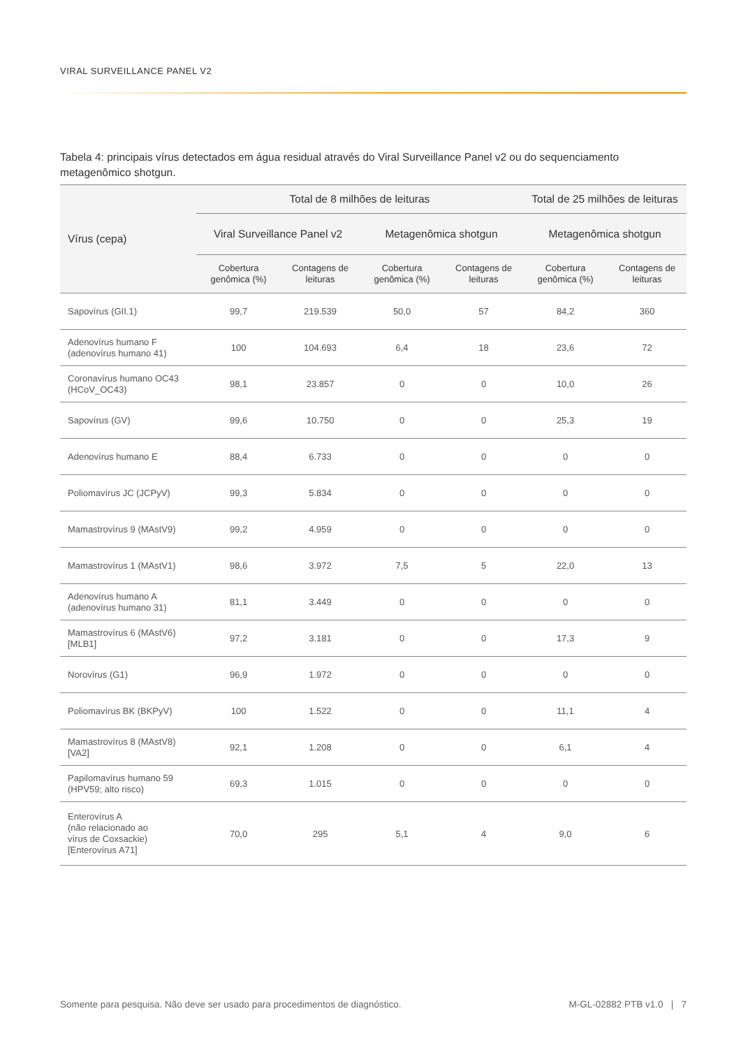VIRAL SURVEILLANCE PANEL V2
Tabela 4: principais vírus detectados em água residual através do Viral Surveillance Panel v2 ou do sequenciamento metagenômico shotgun.
| Vírus (cepa) | Total de 8 milhões de leituras | | | | Total de 25 milhões de leituras | |
| --- | --- | --- | --- | --- | --- | --- |
| | Viral Surveillance Panel v2 | | Metagenômica shotgun | | Metagenômica shotgun | |
| | Cobertura genômica (%) | Contagens de leituras | Cobertura genômica (%) | Contagens de leituras | Cobertura genômica (%) | Contagens de leituras |
| Sapovírus (GII.1) | 99,7 | 219.539 | 50,0 | 57 | 84,2 | 360 |
| Adenovírus humano F (adenovírus humano 41) | 100 | 104.693 | 6,4 | 18 | 23,6 | 72 |
| Coronavírus humano OC43 (HCoV_OC43) | 98,1 | 23.857 | 0 | 0 | 10,0 | 26 |
| Sapovírus (GV) | 99,6 | 10.750 | 0 | 0 | 25,3 | 19 |
| Adenovírus humano E | 88,4 | 6.733 | 0 | 0 | 0 | 0 |
| Poliomavírus JC (JCPyV) | 99,3 | 5.834 | 0 | 0 | 0 | 0 |
| Mamastrovírus 9 (MAstV9) | 99,2 | 4.959 | 0 | 0 | 0 | 0 |
| Mamastrovírus 1 (MAstV1) | 98,6 | 3.972 | 7,5 | 5 | 22,0 | 13 |
| Adenovírus humano A (adenovírus humano 31) | 81,1 | 3.449 | 0 | 0 | 0 | 0 |
| Mamastrovírus 6 (MAstV6) [MLB1] | 97,2 | 3.181 | 0 | 0 | 17,3 | 9 |
| Norovírus (G1) | 96,9 | 1.972 | 0 | 0 | 0 | 0 |
| Poliomavírus BK (BKPyV) | 100 | 1.522 | 0 | 0 | 11,1 | 4 |
| Mamastrovírus 8 (MAstV8) [VA2] | 92,1 | 1.208 | 0 | 0 | 6,1 | 4 |
| Papilomavírus humano 59 (HPV59; alto risco) | 69,3 | 1.015 | 0 | 0 | 0 | 0 |
| Enterovírus A (não relacionado ao vírus de Coxsackie) [Enterovírus A71] | 70,0 | 295 | 5,1 | 4 | 9,0 | 6 |
Somente para pesquisa. Não deve ser usado para procedimentos de diagnóstico. M-GL-02882 PTB v1.0 | 7